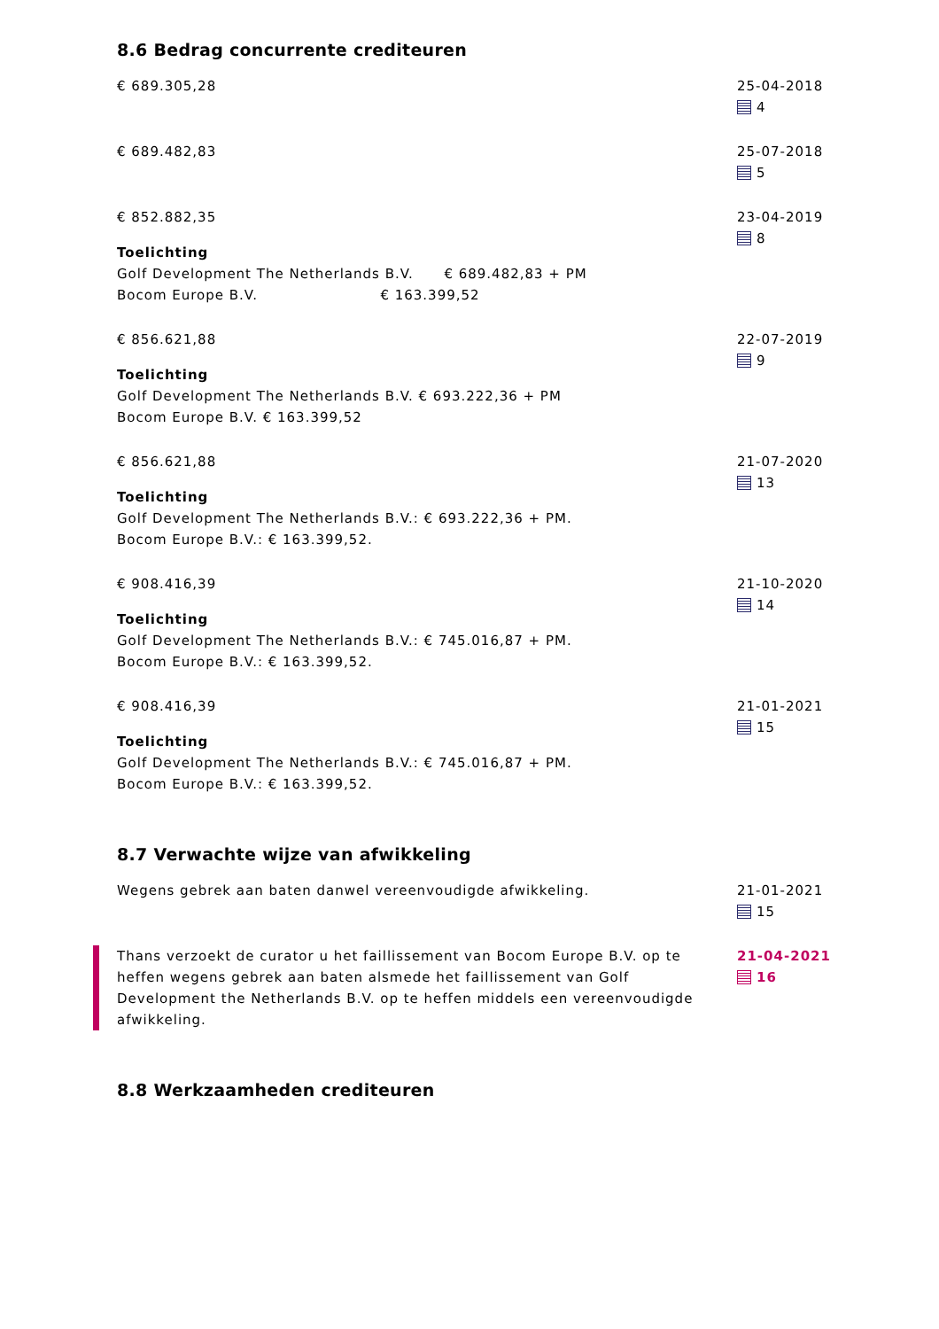8.6 Bedrag concurrente crediteuren
€ 689.305,28 25-04-2018
4
€ 689.482,83 25-07-2018
5
€ 852.882,35
Toelichting
Golf Development The Netherlands B.V. € 689.482,83 + PM
Bocom Europe B.V. € 163.399,52
23-04-2019
8
€ 856.621,88
Toelichting
Golf Development The Netherlands B.V. € 693.222,36 + PM
Bocom Europe B.V. € 163.399,52
22-07-2019
9
€ 856.621,88
Toelichting
Golf Development The Netherlands B.V.: € 693.222,36 + PM.
Bocom Europe B.V.: € 163.399,52.
21-07-2020
13
€ 908.416,39
Toelichting
Golf Development The Netherlands B.V.: € 745.016,87 + PM.
Bocom Europe B.V.: € 163.399,52.
21-10-2020
14
€ 908.416,39
Toelichting
Golf Development The Netherlands B.V.: € 745.016,87 + PM.
Bocom Europe B.V.: € 163.399,52.
21-01-2021
15
8.7 Verwachte wijze van afwikkeling
Wegens gebrek aan baten danwel vereenvoudigde afwikkeling. 21-01-2021
15
Thans verzoekt de curator u het faillissement van Bocom Europe B.V. op te heffen wegens gebrek aan baten alsmede het faillissement van Golf Development the Netherlands B.V. op te heffen middels een vereenvoudigde afwikkeling.
21-04-2021
16
8.8 Werkzaamheden crediteuren